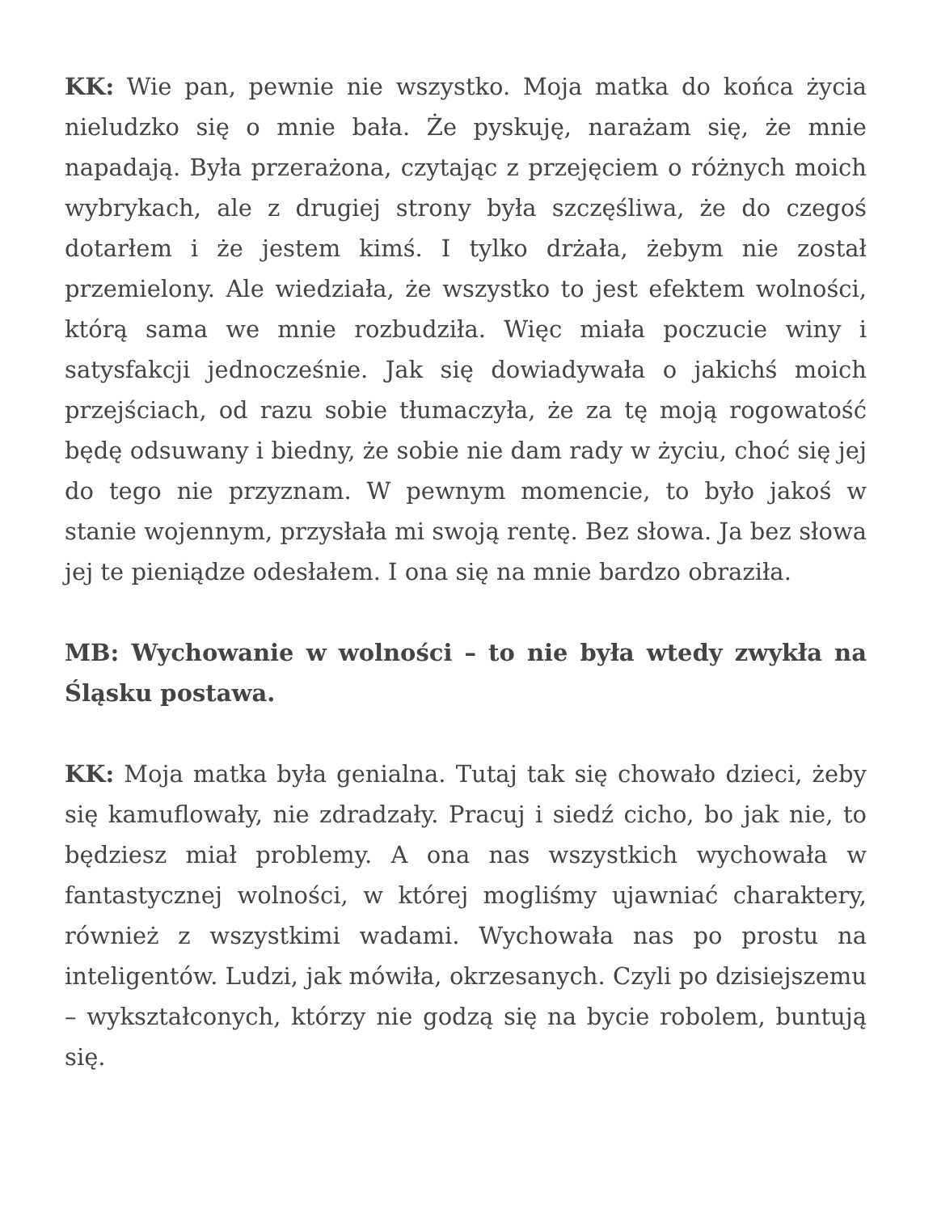KK: Wie pan, pewnie nie wszystko. Moja matka do końca życia nieludzko się o mnie bała. Że pyskuję, narażam się, że mnie napadają. Była przerażona, czytając z przejęciem o różnych moich wybrykach, ale z drugiej strony była szczęśliwa, że do czegoś dotarłem i że jestem kimś. I tylko drżała, żebym nie został przemielony. Ale wiedziała, że wszystko to jest efektem wolności, którą sama we mnie rozbudziła. Więc miała poczucie winy i satysfakcji jednocześnie. Jak się dowiadywała o jakichś moich przejściach, od razu sobie tłumaczyła, że za tę moją rogowatość będę odsuwany i biedny, że sobie nie dam rady w życiu, choć się jej do tego nie przyznam. W pewnym momencie, to było jakoś w stanie wojennym, przysłała mi swoją rentę. Bez słowa. Ja bez słowa jej te pieniądze odesłałem. I ona się na mnie bardzo obraziła.
MB: Wychowanie w wolności – to nie była wtedy zwykła na Śląsku postawa.
KK: Moja matka była genialna. Tutaj tak się chowało dzieci, żeby się kamuflowały, nie zdradzały. Pracuj i siedź cicho, bo jak nie, to będziesz miał problemy. A ona nas wszystkich wychowała w fantastycznej wolności, w której mogliśmy ujawniać charaktery, również z wszystkimi wadami. Wychowała nas po prostu na inteligentów. Ludzi, jak mówiła, okrzesanych. Czyli po dzisiejszemu – wykształconych, którzy nie godzą się na bycie robolem, buntują się.